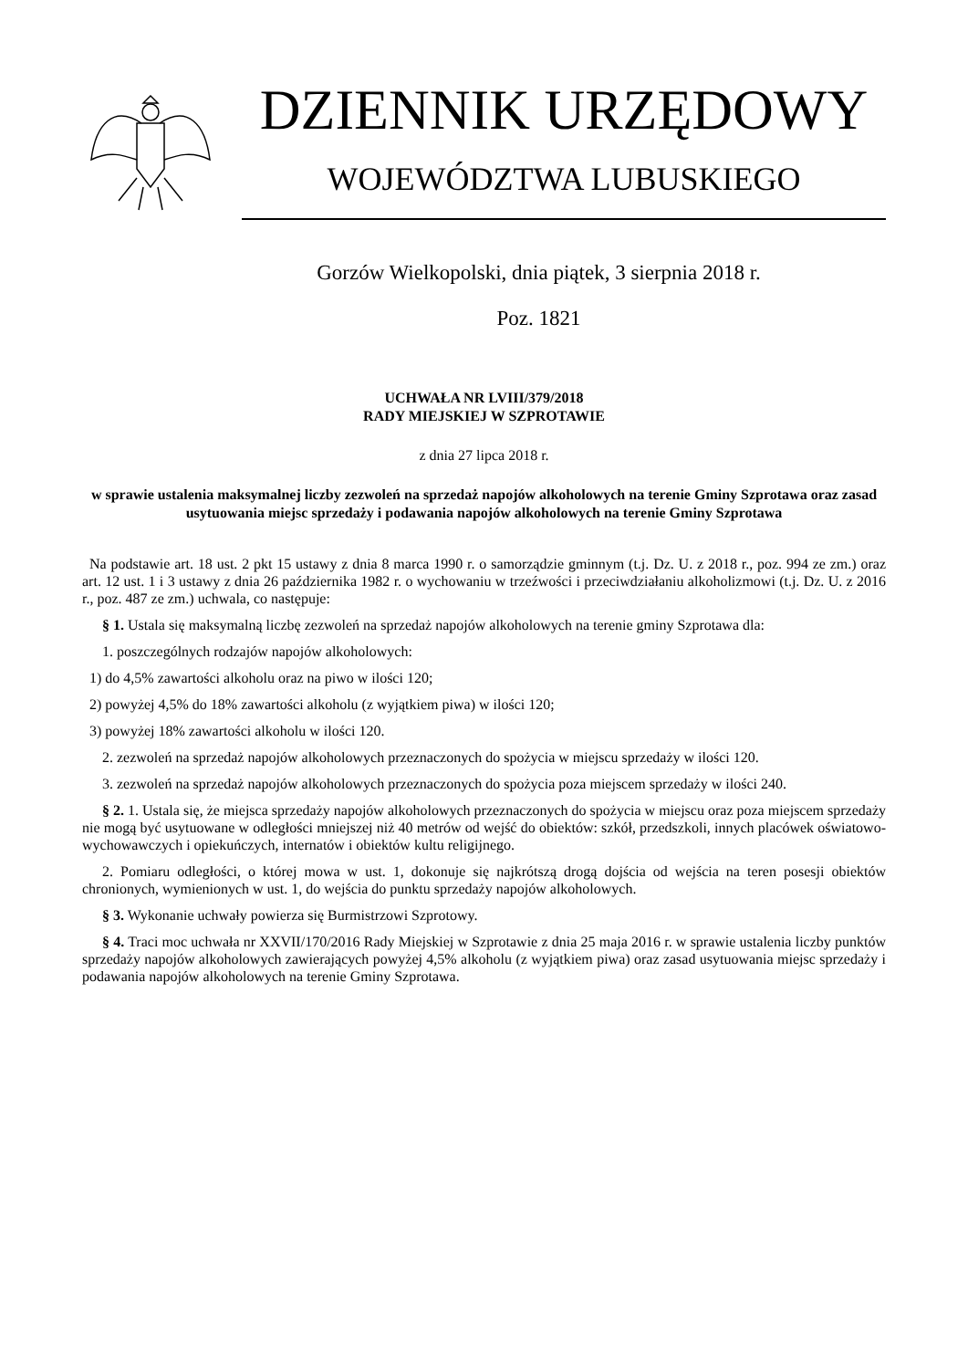DZIENNIK URZĘDOWY
WOJEWÓDZTWA LUBUSKIEGO
Gorzów Wielkopolski, dnia piątek, 3 sierpnia 2018 r.
Poz. 1821
UCHWAŁA NR LVIII/379/2018
RADY MIEJSKIEJ W SZPROTAWIE
z dnia 27 lipca 2018 r.
w sprawie ustalenia maksymalnej liczby zezwoleń na sprzedaż napojów alkoholowych na terenie Gminy Szprotawa oraz zasad usytuowania miejsc sprzedaży i podawania napojów alkoholowych na terenie Gminy Szprotawa
Na podstawie art. 18 ust. 2 pkt 15 ustawy z dnia 8 marca 1990 r. o samorządzie gminnym (t.j. Dz. U. z 2018 r., poz. 994 ze zm.) oraz art. 12 ust. 1 i 3 ustawy z dnia 26 października 1982 r. o wychowaniu w trzeźwości i przeciwdziałaniu alkoholizmowi (t.j. Dz. U. z 2016 r., poz. 487 ze zm.) uchwala, co następuje:
§ 1. Ustala się maksymalną liczbę zezwoleń na sprzedaż napojów alkoholowych na terenie gminy Szprotawa dla:
1. poszczególnych rodzajów napojów alkoholowych:
1) do 4,5% zawartości alkoholu oraz na piwo w ilości 120;
2) powyżej 4,5% do 18% zawartości alkoholu (z wyjątkiem piwa) w ilości 120;
3) powyżej 18% zawartości alkoholu w ilości 120.
2. zezwoleń na sprzedaż napojów alkoholowych przeznaczonych do spożycia w miejscu sprzedaży w ilości 120.
3. zezwoleń na sprzedaż napojów alkoholowych przeznaczonych do spożycia poza miejscem sprzedaży w ilości 240.
§ 2. 1. Ustala się, że miejsca sprzedaży napojów alkoholowych przeznaczonych do spożycia w miejscu oraz poza miejscem sprzedaży nie mogą być usytuowane w odległości mniejszej niż 40 metrów od wejść do obiektów: szkół, przedszkoli, innych placówek oświatowo-wychowawczych i opiekuńczych, internatów i obiektów kultu religijnego.
2. Pomiaru odległości, o której mowa w ust. 1, dokonuje się najkrótszą drogą dojścia od wejścia na teren posesji obiektów chronionych, wymienionych w ust. 1, do wejścia do punktu sprzedaży napojów alkoholowych.
§ 3. Wykonanie uchwały powierza się Burmistrzowi Szprotowy.
§ 4. Traci moc uchwała nr XXVII/170/2016 Rady Miejskiej w Szprotawie z dnia 25 maja 2016 r. w sprawie ustalenia liczby punktów sprzedaży napojów alkoholowych zawierających powyżej 4,5% alkoholu (z wyjątkiem piwa) oraz zasad usytuowania miejsc sprzedaży i podawania napojów alkoholowych na terenie Gminy Szprotawa.